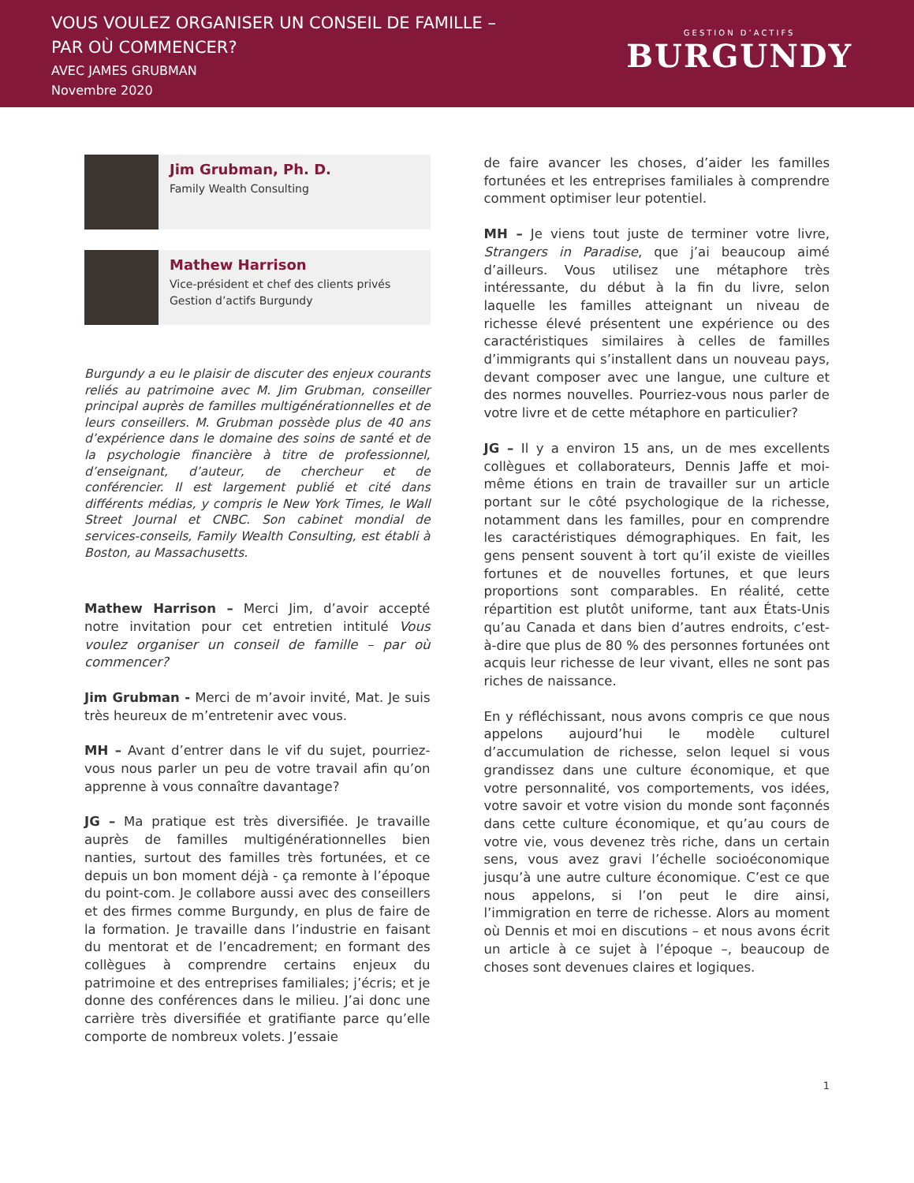VOUS VOULEZ ORGANISER UN CONSEIL DE FAMILLE –
PAR OÙ COMMENCER?
AVEC JAMES GRUBMAN
Novembre 2020
GESTION D’ACTIFS
BURGUNDY
Jim Grubman, Ph. D.
Family Wealth Consulting
Mathew Harrison
Vice-président et chef des clients privés
Gestion d’actifs Burgundy
Burgundy a eu le plaisir de discuter des enjeux courants reliés au patrimoine avec M. Jim Grubman, conseiller principal auprès de familles multigénérationnelles et de leurs conseillers. M. Grubman possède plus de 40 ans d’expérience dans le domaine des soins de santé et de la psychologie financière à titre de professionnel, d’enseignant, d’auteur, de chercheur et de conférencier. Il est largement publié et cité dans différents médias, y compris le New York Times, le Wall Street Journal et CNBC. Son cabinet mondial de services-conseils, Family Wealth Consulting, est établi à Boston, au Massachusetts.
Mathew Harrison – Merci Jim, d’avoir accepté notre invitation pour cet entretien intitulé Vous voulez organiser un conseil de famille – par où commencer?
Jim Grubman - Merci de m’avoir invité, Mat. Je suis très heureux de m’entretenir avec vous.
MH – Avant d’entrer dans le vif du sujet, pourriez-vous nous parler un peu de votre travail afin qu’on apprenne à vous connaître davantage?
JG – Ma pratique est très diversifiée. Je travaille auprès de familles multigénérationnelles bien nanties, surtout des familles très fortunées, et ce depuis un bon moment déjà - ça remonte à l’époque du point-com. Je collabore aussi avec des conseillers et des firmes comme Burgundy, en plus de faire de la formation. Je travaille dans l’industrie en faisant du mentorat et de l’encadrement; en formant des collègues à comprendre certains enjeux du patrimoine et des entreprises familiales; j’écris; et je donne des conférences dans le milieu. J’ai donc une carrière très diversifiée et gratifiante parce qu’elle comporte de nombreux volets. J’essaie
de faire avancer les choses, d’aider les familles fortunées et les entreprises familiales à comprendre comment optimiser leur potentiel.
MH – Je viens tout juste de terminer votre livre, Strangers in Paradise, que j’ai beaucoup aimé d’ailleurs. Vous utilisez une métaphore très intéressante, du début à la fin du livre, selon laquelle les familles atteignant un niveau de richesse élevé présentent une expérience ou des caractéristiques similaires à celles de familles d’immigrants qui s’installent dans un nouveau pays, devant composer avec une langue, une culture et des normes nouvelles. Pourriez-vous nous parler de votre livre et de cette métaphore en particulier?
JG – Il y a environ 15 ans, un de mes excellents collègues et collaborateurs, Dennis Jaffe et moi-même étions en train de travailler sur un article portant sur le côté psychologique de la richesse, notamment dans les familles, pour en comprendre les caractéristiques démographiques. En fait, les gens pensent souvent à tort qu’il existe de vieilles fortunes et de nouvelles fortunes, et que leurs proportions sont comparables. En réalité, cette répartition est plutôt uniforme, tant aux États-Unis qu’au Canada et dans bien d’autres endroits, c’est-à-dire que plus de 80 % des personnes fortunées ont acquis leur richesse de leur vivant, elles ne sont pas riches de naissance.
En y réfléchissant, nous avons compris ce que nous appelons aujourd’hui le modèle culturel d’accumulation de richesse, selon lequel si vous grandissez dans une culture économique, et que votre personnalité, vos comportements, vos idées, votre savoir et votre vision du monde sont façonnés dans cette culture économique, et qu’au cours de votre vie, vous devenez très riche, dans un certain sens, vous avez gravi l’échelle socioéconomique jusqu’à une autre culture économique. C’est ce que nous appelons, si l’on peut le dire ainsi, l’immigration en terre de richesse. Alors au moment où Dennis et moi en discutions – et nous avons écrit un article à ce sujet à l’époque –, beaucoup de choses sont devenues claires et logiques.
1